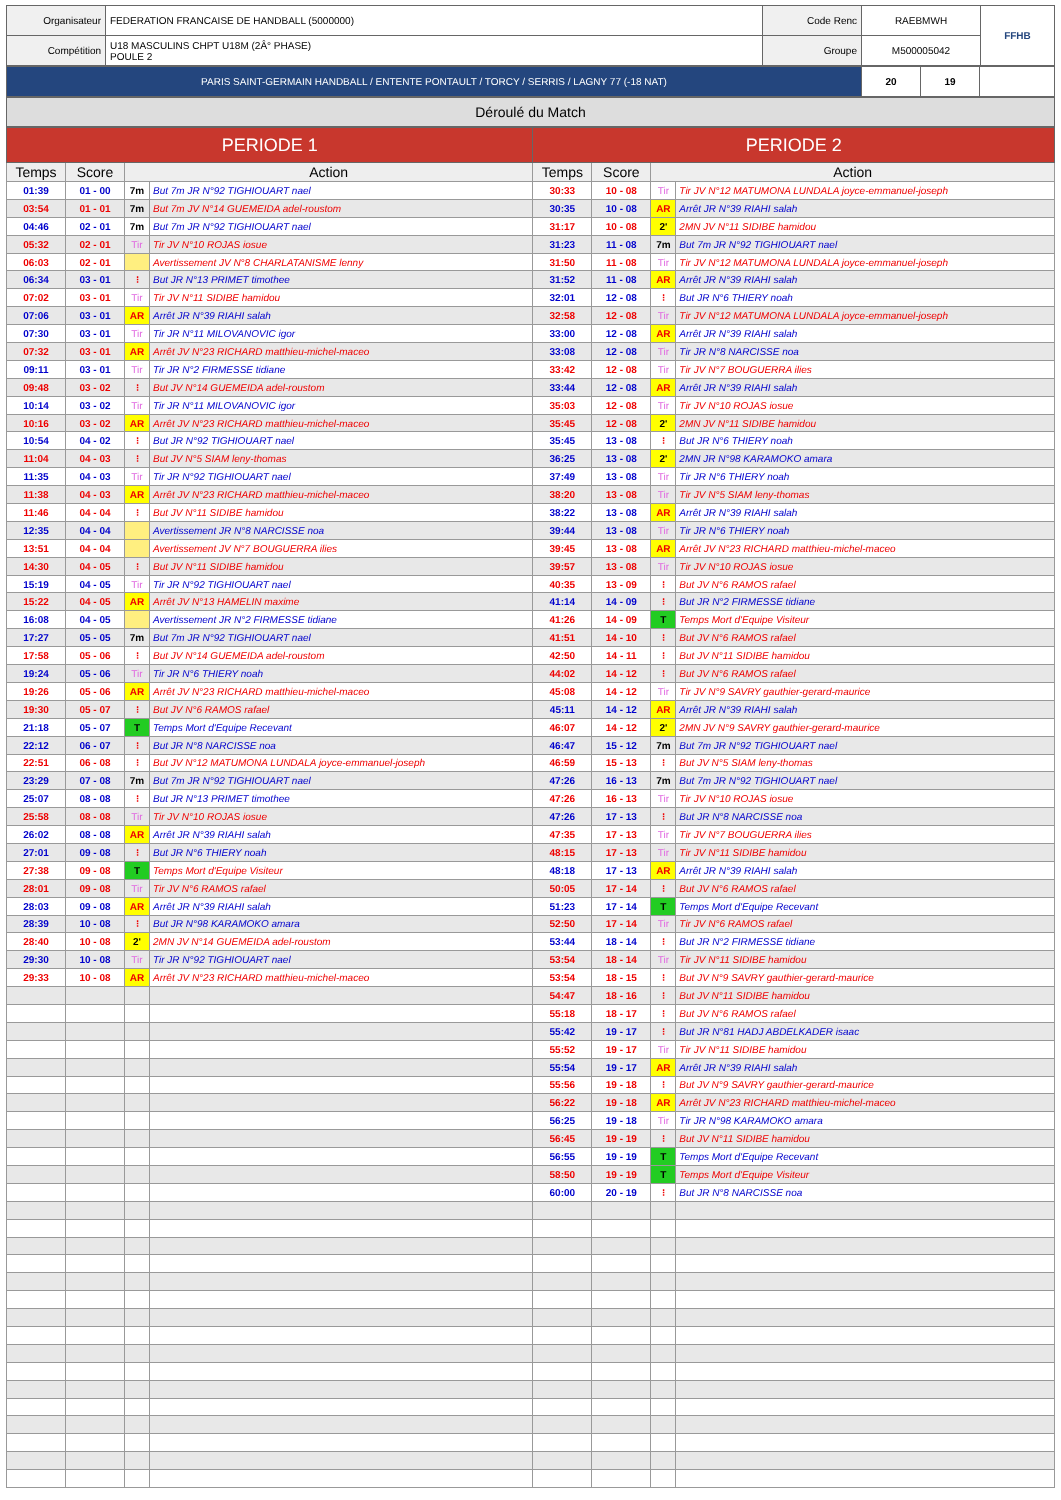| Organisateur | FEDERATION FRANCAISE DE HANDBALL (5000000) | Code Renc | RAEBMWH | FFHB |
| Compétition | U18 MASCULINS CHPT U18M (2Â° PHASE) POULE 2 | Groupe | M500005042 | |
| PARIS SAINT-GERMAIN HANDBALL / ENTENTE PONTAULT / TORCY / SERRIS / LAGNY 77 (-18 NAT) | 20 | 19 | |
Déroulé du Match
| PERIODE 1 | | | | PERIODE 2 | | | |
| --- | --- | --- | --- | --- | --- | --- | --- |
| Temps | Score | Action | | Temps | Score | Action | |
| 01:39 | 01 - 00 | 7m | But 7m JR N°92 TIGHIOUART nael | 30:33 | 10 - 08 | Tir | Tir JV N°12 MATUMONA LUNDALA joyce-emmanuel-joseph |
| 03:54 | 01 - 01 | 7m | But 7m JV N°14 GUEMEIDA adel-roustom | 30:35 | 10 - 08 | AR | Arrêt JR N°39 RIAHI salah |
| 04:46 | 02 - 01 | 7m | But 7m JR N°92 TIGHIOUART nael | 31:17 | 10 - 08 | 2' | 2MN JV N°11 SIDIBE hamidou |
| 05:32 | 02 - 01 | Tir | Tir JV N°10 ROJAS iosue | 31:23 | 11 - 08 | 7m | But 7m JR N°92 TIGHIOUART nael |
| 06:03 | 02 - 01 | | Avertissement JV N°8 CHARLATANISME lenny | 31:50 | 11 - 08 | Tir | Tir JV N°12 MATUMONA LUNDALA joyce-emmanuel-joseph |
| 06:34 | 03 - 01 | ⁝ | But JR N°13 PRIMET timothee | 31:52 | 11 - 08 | AR | Arrêt JR N°39 RIAHI salah |
| 07:02 | 03 - 01 | Tir | Tir JV N°11 SIDIBE hamidou | 32:01 | 12 - 08 | ⁝ | But JR N°6 THIERY noah |
| 07:06 | 03 - 01 | AR | Arrêt JR N°39 RIAHI salah | 32:58 | 12 - 08 | Tir | Tir JV N°12 MATUMONA LUNDALA joyce-emmanuel-joseph |
| 07:30 | 03 - 01 | Tir | Tir JR N°11 MILOVANOVIC igor | 33:00 | 12 - 08 | AR | Arrêt JR N°39 RIAHI salah |
| 07:32 | 03 - 01 | AR | Arrêt JV N°23 RICHARD matthieu-michel-maceo | 33:08 | 12 - 08 | Tir | Tir JR N°8 NARCISSE noa |
| 09:11 | 03 - 01 | Tir | Tir JR N°2 FIRMESSE tidiane | 33:42 | 12 - 08 | Tir | Tir JV N°7 BOUGUERRA ilies |
| 09:48 | 03 - 02 | ⁝ | But JV N°14 GUEMEIDA adel-roustom | 33:44 | 12 - 08 | AR | Arrêt JR N°39 RIAHI salah |
| 10:14 | 03 - 02 | Tir | Tir JR N°11 MILOVANOVIC igor | 35:03 | 12 - 08 | Tir | Tir JV N°10 ROJAS iosue |
| 10:16 | 03 - 02 | AR | Arrêt JV N°23 RICHARD matthieu-michel-maceo | 35:45 | 12 - 08 | 2' | 2MN JV N°11 SIDIBE hamidou |
| 10:54 | 04 - 02 | ⁝ | But JR N°92 TIGHIOUART nael | 35:45 | 13 - 08 | ⁝ | But JR N°6 THIERY noah |
| 11:04 | 04 - 03 | ⁝ | But JV N°5 SIAM leny-thomas | 36:25 | 13 - 08 | 2' | 2MN JR N°98 KARAMOKO amara |
| 11:35 | 04 - 03 | Tir | Tir JR N°92 TIGHIOUART nael | 37:49 | 13 - 08 | Tir | Tir JR N°6 THIERY noah |
| 11:38 | 04 - 03 | AR | Arrêt JV N°23 RICHARD matthieu-michel-maceo | 38:20 | 13 - 08 | Tir | Tir JV N°5 SIAM leny-thomas |
| 11:46 | 04 - 04 | ⁝ | But JV N°11 SIDIBE hamidou | 38:22 | 13 - 08 | AR | Arrêt JR N°39 RIAHI salah |
| 12:35 | 04 - 04 | | Avertissement JR N°8 NARCISSE noa | 39:44 | 13 - 08 | Tir | Tir JR N°6 THIERY noah |
| 13:51 | 04 - 04 | | Avertissement JV N°7 BOUGUERRA ilies | 39:45 | 13 - 08 | AR | Arrêt JV N°23 RICHARD matthieu-michel-maceo |
| 14:30 | 04 - 05 | ⁝ | But JV N°11 SIDIBE hamidou | 39:57 | 13 - 08 | Tir | Tir JV N°10 ROJAS iosue |
| 15:19 | 04 - 05 | Tir | Tir JR N°92 TIGHIOUART nael | 40:35 | 13 - 09 | ⁝ | But JV N°6 RAMOS rafael |
| 15:22 | 04 - 05 | AR | Arrêt JV N°13 HAMELIN maxime | 41:14 | 14 - 09 | ⁝ | But JR N°2 FIRMESSE tidiane |
| 16:08 | 04 - 05 | | Avertissement JR N°2 FIRMESSE tidiane | 41:26 | 14 - 09 | T | Temps Mort d'Equipe Visiteur |
| 17:27 | 05 - 05 | 7m | But 7m JR N°92 TIGHIOUART nael | 41:51 | 14 - 10 | ⁝ | But JV N°6 RAMOS rafael |
| 17:58 | 05 - 06 | ⁝ | But JV N°14 GUEMEIDA adel-roustom | 42:50 | 14 - 11 | ⁝ | But JV N°11 SIDIBE hamidou |
| 19:24 | 05 - 06 | Tir | Tir JR N°6 THIERY noah | 44:02 | 14 - 12 | ⁝ | But JV N°6 RAMOS rafael |
| 19:26 | 05 - 06 | AR | Arrêt JV N°23 RICHARD matthieu-michel-maceo | 45:08 | 14 - 12 | Tir | Tir JV N°9 SAVRY gauthier-gerard-maurice |
| 19:30 | 05 - 07 | ⁝ | But JV N°6 RAMOS rafael | 45:11 | 14 - 12 | AR | Arrêt JR N°39 RIAHI salah |
| 21:18 | 05 - 07 | T | Temps Mort d'Equipe Recevant | 46:07 | 14 - 12 | 2' | 2MN JV N°9 SAVRY gauthier-gerard-maurice |
| 22:12 | 06 - 07 | ⁝ | But JR N°8 NARCISSE noa | 46:47 | 15 - 12 | 7m | But 7m JR N°92 TIGHIOUART nael |
| 22:51 | 06 - 08 | ⁝ | But JV N°12 MATUMONA LUNDALA joyce-emmanuel-joseph | 46:59 | 15 - 13 | ⁝ | But JV N°5 SIAM leny-thomas |
| 23:29 | 07 - 08 | 7m | But 7m JR N°92 TIGHIOUART nael | 47:26 | 16 - 13 | 7m | But 7m JR N°92 TIGHIOUART nael |
| 25:07 | 08 - 08 | ⁝ | But JR N°13 PRIMET timothee | 47:26 | 16 - 13 | Tir | Tir JV N°10 ROJAS iosue |
| 25:58 | 08 - 08 | Tir | Tir JV N°10 ROJAS iosue | 47:26 | 17 - 13 | ⁝ | But JR N°8 NARCISSE noa |
| 26:02 | 08 - 08 | AR | Arrêt JR N°39 RIAHI salah | 47:35 | 17 - 13 | Tir | Tir JV N°7 BOUGUERRA ilies |
| 27:01 | 09 - 08 | ⁝ | But JR N°6 THIERY noah | 48:15 | 17 - 13 | Tir | Tir JV N°11 SIDIBE hamidou |
| 27:38 | 09 - 08 | T | Temps Mort d'Equipe Visiteur | 48:18 | 17 - 13 | AR | Arrêt JR N°39 RIAHI salah |
| 28:01 | 09 - 08 | Tir | Tir JV N°6 RAMOS rafael | 50:05 | 17 - 14 | ⁝ | But JV N°6 RAMOS rafael |
| 28:03 | 09 - 08 | AR | Arrêt JR N°39 RIAHI salah | 51:23 | 17 - 14 | T | Temps Mort d'Equipe Recevant |
| 28:39 | 10 - 08 | ⁝ | But JR N°98 KARAMOKO amara | 52:50 | 17 - 14 | Tir | Tir JV N°6 RAMOS rafael |
| 28:40 | 10 - 08 | 2' | 2MN JV N°14 GUEMEIDA adel-roustom | 53:44 | 18 - 14 | ⁝ | But JR N°2 FIRMESSE tidiane |
| 29:30 | 10 - 08 | Tir | Tir JR N°92 TIGHIOUART nael | 53:54 | 18 - 14 | Tir | Tir JV N°11 SIDIBE hamidou |
| 29:33 | 10 - 08 | AR | Arrêt JV N°23 RICHARD matthieu-michel-maceo | 53:54 | 18 - 15 | ⁝ | But JV N°9 SAVRY gauthier-gerard-maurice |
| | | | | 54:47 | 18 - 16 | ⁝ | But JV N°11 SIDIBE hamidou |
| | | | | 55:18 | 18 - 17 | ⁝ | But JV N°6 RAMOS rafael |
| | | | | 55:42 | 19 - 17 | ⁝ | But JR N°81 HADJ ABDELKADER isaac |
| | | | | 55:52 | 19 - 17 | Tir | Tir JV N°11 SIDIBE hamidou |
| | | | | 55:54 | 19 - 17 | AR | Arrêt JR N°39 RIAHI salah |
| | | | | 55:56 | 19 - 18 | ⁝ | But JV N°9 SAVRY gauthier-gerard-maurice |
| | | | | 56:22 | 19 - 18 | AR | Arrêt JV N°23 RICHARD matthieu-michel-maceo |
| | | | | 56:25 | 19 - 18 | Tir | Tir JR N°98 KARAMOKO amara |
| | | | | 56:45 | 19 - 19 | ⁝ | But JV N°11 SIDIBE hamidou |
| | | | | 56:55 | 19 - 19 | T | Temps Mort d'Equipe Recevant |
| | | | | 58:50 | 19 - 19 | T | Temps Mort d'Equipe Visiteur |
| | | | | 60:00 | 20 - 19 | ⁝ | But JR N°8 NARCISSE noa |